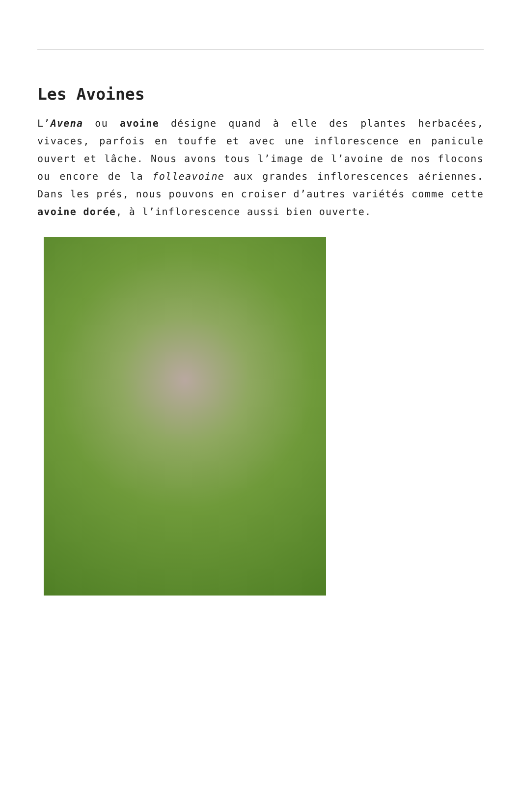Les Avoines
L’Avena ou avoine désigne quand à elle des plantes herbacées, vivaces, parfois en touffe et avec une inflorescence en panicule ouvert et lâche. Nous avons tous l’image de l’avoine de nos flocons ou encore de la folleavoine aux grandes inflorescences aériennes. Dans les prés, nous pouvons en croiser d’autres variétés comme cette avoine dorée, à l’inflorescence aussi bien ouverte.